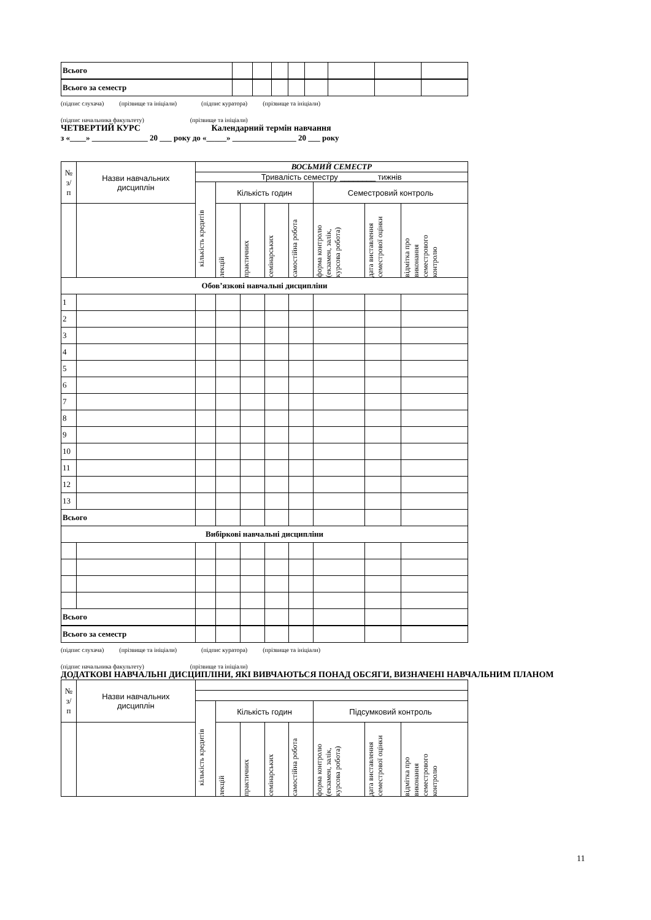| Всього | | | | | | | | |
| Всього за семестр | | | | | | | | |
(підпис слухача) (прізвище та ініціали) (підпис куратора) (прізвище та ініціали)
(підпис начальника факультету) (прізвище та ініціали)
ЧЕТВЕРТИЙ КУРС Календарний термін навчання
з «____» ______________ 20 ___ року до «_____» ________________ 20 ___ року
| № з/ п | Назви навчальних дисциплін | ВОСЬМИЙ СЕМЕСТР | | | | | | | |
| --- | --- | --- | --- | --- | --- | --- | --- | --- | --- |
| | | Тривалість семестру ________ тижнів | | | | | | | |
| | | кількість кредитів | Кількість годин | | | | Семестровий контроль | | |
| | | | лекцій | практичних | семінарських | самостійна робота | форма контролю (екзамен, залік, курсова робота) | дата виставлення семестрової оцінки | відмітка про виконання семестрового контролю |
| Обов’язкові навчальні дисципліни | | | | | | | | | |
| 1 | | | | | | | | | |
| 2 | | | | | | | | | |
| 3 | | | | | | | | | |
| 4 | | | | | | | | | |
| 5 | | | | | | | | | |
| 6 | | | | | | | | | |
| 7 | | | | | | | | | |
| 8 | | | | | | | | | |
| 9 | | | | | | | | | |
| 10 | | | | | | | | | |
| 11 | | | | | | | | | |
| 12 | | | | | | | | | |
| 13 | | | | | | | | | |
| Всього | | | | | | | | | |
| Вибіркові навчальні дисципліни | | | | | | | | | |
| Всього | | | | | | | | | |
| Всього за семестр | | | | | | | | | |
(підпис слухача) (прізвище та ініціали) (підпис куратора) (прізвище та ініціали)
(підпис начальника факультету) (прізвище та ініціали)
ДОДАТКОВІ НАВЧАЛЬНІ ДИСЦИПЛІНИ, ЯКІ ВИВЧАЮТЬСЯ ПОНАД ОБСЯГИ, ВИЗНАЧЕНІ НАВЧАЛЬНИМ ПЛАНОМ
| № з/ п | Назви навчальних дисциплін | | | | | | | | |
| --- | --- | --- | --- | --- | --- | --- | --- | --- | --- |
| | | кількість кредитів | Кількість годин | | | | Підсумковий контроль | | |
| | | | лекцій | практичних | семінарських | самостійна робота | форма контролю (екзамен, залік, курсова робота) | дата виставлення семестрової оцінки | відмітка про виконання семестрового контролю |
11